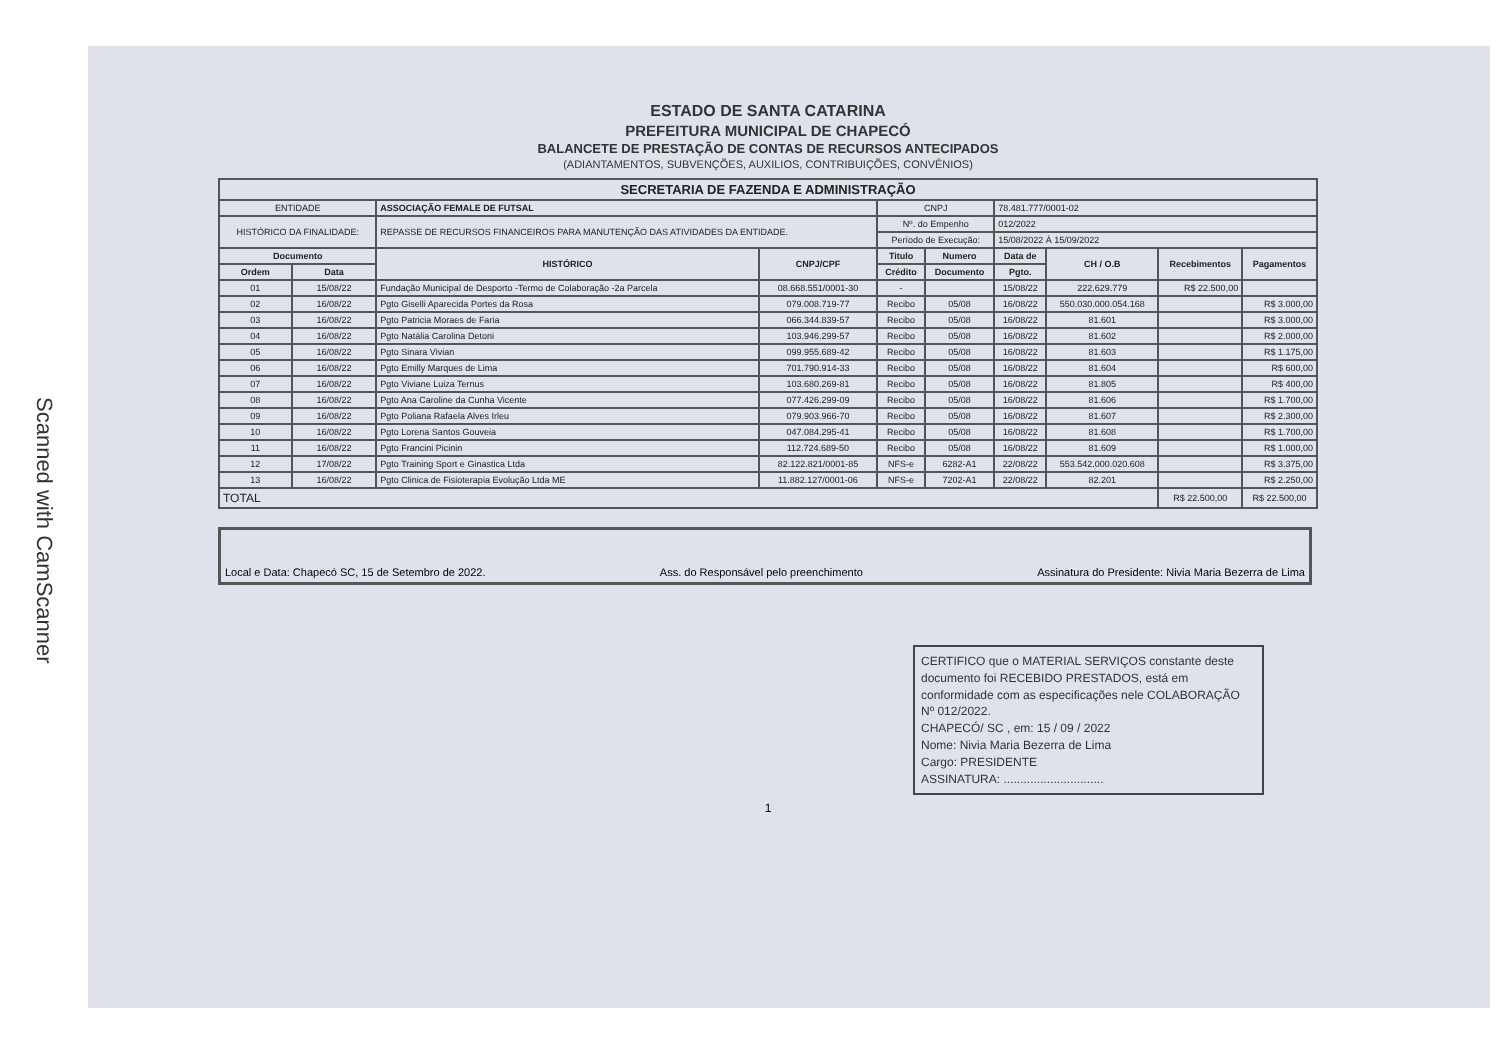Scanned with CamScanner
ESTADO DE SANTA CATARINA
PREFEITURA MUNICIPAL DE CHAPECÓ
BALANCETE DE PRESTAÇÃO DE CONTAS DE RECURSOS ANTECIPADOS
(ADIANTAMENTOS, SUBVENÇÕES, AUXILIOS, CONTRIBUIÇÕES, CONVÊNIOS)
| SECRETARIA DE FAZENDA E ADMINISTRAÇÃO | | | | | | | | | |
| --- | --- | --- | --- | --- | --- | --- | --- | --- | --- |
| ENTIDADE | | ASSOCIAÇÃO FEMALE DE FUTSAL | | CNPJ | | 78.481.777/0001-02 | | | |
| HISTÓRICO DA FINALIDADE: | | REPASSE DE RECURSOS FINANCEIROS PARA MANUTENÇÃO DAS ATIVIDADES DA ENTIDADE. | | Nº. do Empenho | | 012/2022 | | | |
| | | | | Período de Execução: | | 15/08/2022 À 15/09/2022 | | | |
| Documento | | HISTÓRICO | CNPJ/CPF | Titulo | Numero | Data de | CH / O.B | Recebimentos | Pagamentos |
| Ordem | Data | | | Crédito | Documento | Pgto. | | | |
| 01 | 15/08/22 | Fundação Municipal de Desporto -Termo de Colaboração -2a Parcela | 08.668.551/0001-30 | - | | 15/08/22 | 222.629.779 | R$ 22.500,00 | |
| 02 | 16/08/22 | Pgto Giselli Aparecida Portes da Rosa | 079.008.719-77 | Recibo | 05/08 | 16/08/22 | 550.030.000.054.168 | | R$ 3.000,00 |
| 03 | 16/08/22 | Pgto Patricia Moraes de Faria | 066.344.839-57 | Recibo | 05/08 | 16/08/22 | 81.601 | | R$ 3.000,00 |
| 04 | 16/08/22 | Pgto Natália Carolina Detoni | 103.946.299-57 | Recibo | 05/08 | 16/08/22 | 81.602 | | R$ 2.000,00 |
| 05 | 16/08/22 | Pgto Sinara Vivian | 099.955.689-42 | Recibo | 05/08 | 16/08/22 | 81.603 | | R$ 1.175,00 |
| 06 | 16/08/22 | Pgto Emilly Marques de Lima | 701.790.914-33 | Recibo | 05/08 | 16/08/22 | 81.604 | | R$ 600,00 |
| 07 | 16/08/22 | Pgto Viviane Luiza Ternus | 103.680.269-81 | Recibo | 05/08 | 16/08/22 | 81.805 | | R$ 400,00 |
| 08 | 16/08/22 | Pgto Ana Caroline da Cunha Vicente | 077.426.299-09 | Recibo | 05/08 | 16/08/22 | 81.606 | | R$ 1.700,00 |
| 09 | 16/08/22 | Pgto Poliana Rafaela Alves Irleu | 079.903.966-70 | Recibo | 05/08 | 16/08/22 | 81.607 | | R$ 2.300,00 |
| 10 | 16/08/22 | Pgto Lorena Santos Gouveia | 047.084.295-41 | Recibo | 05/08 | 16/08/22 | 81.608 | | R$ 1.700,00 |
| 11 | 16/08/22 | Pgto Francini Picinin | 112.724.689-50 | Recibo | 05/08 | 16/08/22 | 81.609 | | R$ 1.000,00 |
| 12 | 17/08/22 | Pgto Training Sport e Ginastica Ltda | 82.122.821/0001-85 | NFS-e | 6282-A1 | 22/08/22 | 553.542.000.020.608 | | R$ 3.375,00 |
| 13 | 16/08/22 | Pgto Clinica de Fisioterapia Evolução Ltda ME | 11.882.127/0001-06 | NFS-e | 7202-A1 | 22/08/22 | 82.201 | | R$ 2.250,00 |
| TOTAL | | | | | | | | R$ 22.500,00 | R$ 22.500,00 |
Local e Data: Chapecó SC, 15 de Setembro de 2022. Ass. do Responsável pelo preenchimento Assinatura do Presidente: Nivia Maria Bezerra de Lima
CERTIFICO que o MATERIAL SERVIÇOS constante deste documento foi RECEBIDO PRESTADOS, está em conformidade com as especificações nele COLABORAÇÃO Nº 012/2022.
CHAPECÓ/ SC , em: 15 / 09 / 2022
Nome: Nivia Maria Bezerra de Lima
Cargo: PRESIDENTE
ASSINATURA: ..............................
1